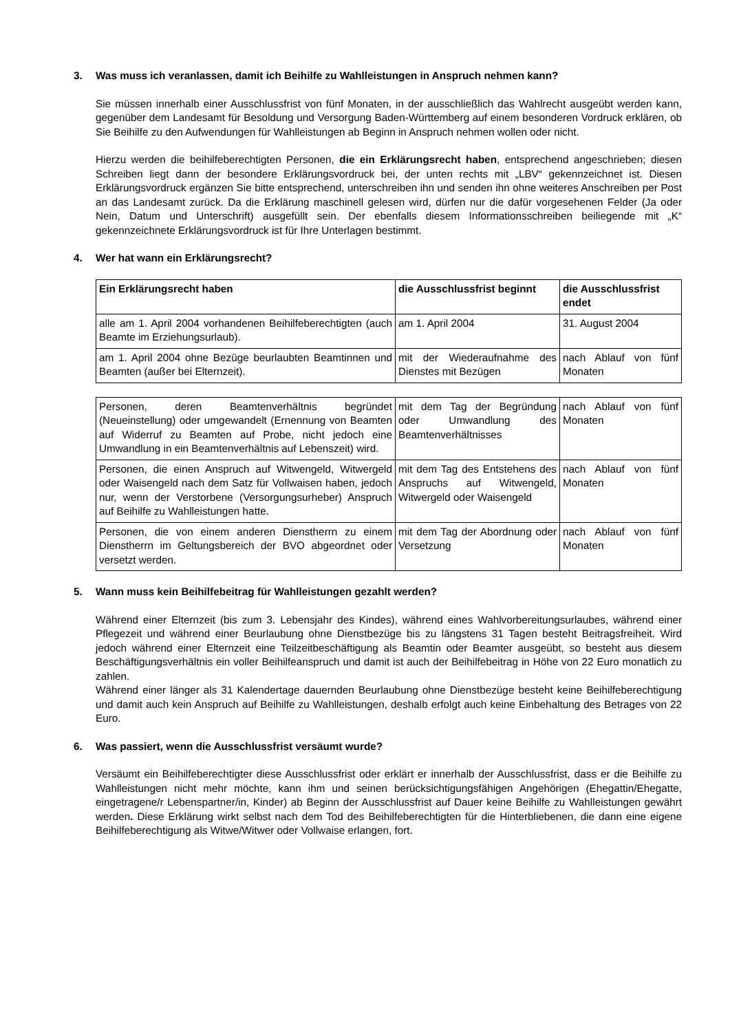3. Was muss ich veranlassen, damit ich Beihilfe zu Wahlleistungen in Anspruch nehmen kann?
Sie müssen innerhalb einer Ausschlussfrist von fünf Monaten, in der ausschließlich das Wahlrecht ausgeübt werden kann, gegenüber dem Landesamt für Besoldung und Versorgung Baden-Württemberg auf einem besonderen Vordruck erklären, ob Sie Beihilfe zu den Aufwendungen für Wahlleistungen ab Beginn in Anspruch nehmen wollen oder nicht.
Hierzu werden die beihilfeberechtigten Personen, die ein Erklärungsrecht haben, entsprechend angeschrieben; diesen Schreiben liegt dann der besondere Erklärungsvordruck bei, der unten rechts mit „LBV“ gekennzeichnet ist. Diesen Erklärungsvordruck ergänzen Sie bitte entsprechend, unterschreiben ihn und senden ihn ohne weiteres Anschreiben per Post an das Landesamt zurück. Da die Erklärung maschinell gelesen wird, dürfen nur die dafür vorgesehenen Felder (Ja oder Nein, Datum und Unterschrift) ausgefüllt sein. Der ebenfalls diesem Informationsschreiben beiliegende mit „K“ gekennzeichnete Erklärungsvordruck ist für Ihre Unterlagen bestimmt.
4. Wer hat wann ein Erklärungsrecht?
| Ein Erklärungsrecht haben | die Ausschlussfrist beginnt | die Ausschlussfrist endet |
| --- | --- | --- |
| alle am 1. April 2004 vorhandenen Beihilfeberechtigten (auch Beamte im Erziehungsurlaub). | am 1. April 2004 | 31. August 2004 |
| am 1. April 2004 ohne Bezüge beurlaubten Beamtinnen und Beamten (außer bei Elternzeit). | mit der Wiederaufnahme des Dienstes mit Bezügen | nach Ablauf von fünf Monaten |
| Personen, deren Beamtenverhältnis begründet (Neueinstellung) oder umgewandelt (Ernennung von Beamten auf Widerruf zu Beamten auf Probe, nicht jedoch eine Umwandlung in ein Beamtenverhältnis auf Lebenszeit) wird. | mit dem Tag der Begründung oder Umwandlung des Beamtenverhältnisses | nach Ablauf von fünf Monaten |
| Personen, die einen Anspruch auf Witwengeld, Witwergeld oder Waisengeld nach dem Satz für Vollwaisen haben, jedoch nur, wenn der Verstorbene (Versorgungsurheber) Anspruch auf Beihilfe zu Wahlleistungen hatte. | mit dem Tag des Entstehens des Anspruchs auf Witwengeld, Witwergeld oder Waisengeld | nach Ablauf von fünf Monaten |
| Personen, die von einem anderen Dienstherrn zu einem Dienstherrn im Geltungsbereich der BVO abgeordnet oder versetzt werden. | mit dem Tag der Abordnung oder Versetzung | nach Ablauf von fünf Monaten |
5. Wann muss kein Beihilfebeitrag für Wahlleistungen gezahlt werden?
Während einer Elternzeit (bis zum 3. Lebensjahr des Kindes), während eines Wahlvorbereitungsurlaubes, während einer Pflegezeit und während einer Beurlaubung ohne Dienstbezüge bis zu längstens 31 Tagen besteht Beitragsfreiheit. Wird jedoch während einer Elternzeit eine Teilzeitbeschäftigung als Beamtin oder Beamter ausgeübt, so besteht aus diesem Beschäftigungsverhältnis ein voller Beihilfeanspruch und damit ist auch der Beihilfebeitrag in Höhe von 22 Euro monatlich zu zahlen.
Während einer länger als 31 Kalendertage dauernden Beurlaubung ohne Dienstbezüge besteht keine Beihilfeberechtigung und damit auch kein Anspruch auf Beihilfe zu Wahlleistungen, deshalb erfolgt auch keine Einbehaltung des Betrages von 22 Euro.
6. Was passiert, wenn die Ausschlussfrist versäumt wurde?
Versäumt ein Beihilfeberechtigter diese Ausschlussfrist oder erklärt er innerhalb der Ausschlussfrist, dass er die Beihilfe zu Wahlleistungen nicht mehr möchte, kann ihm und seinen berücksichtigungsfähigen Angehörigen (Ehegattin/Ehegatte, eingetragene/r Lebenspartner/in, Kinder) ab Beginn der Ausschlussfrist auf Dauer keine Beihilfe zu Wahlleistungen gewährt werden. Diese Erklärung wirkt selbst nach dem Tod des Beihilfeberechtigten für die Hinterbliebenen, die dann eine eigene Beihilfeberechtigung als Witwe/Witwer oder Vollwaise erlangen, fort.